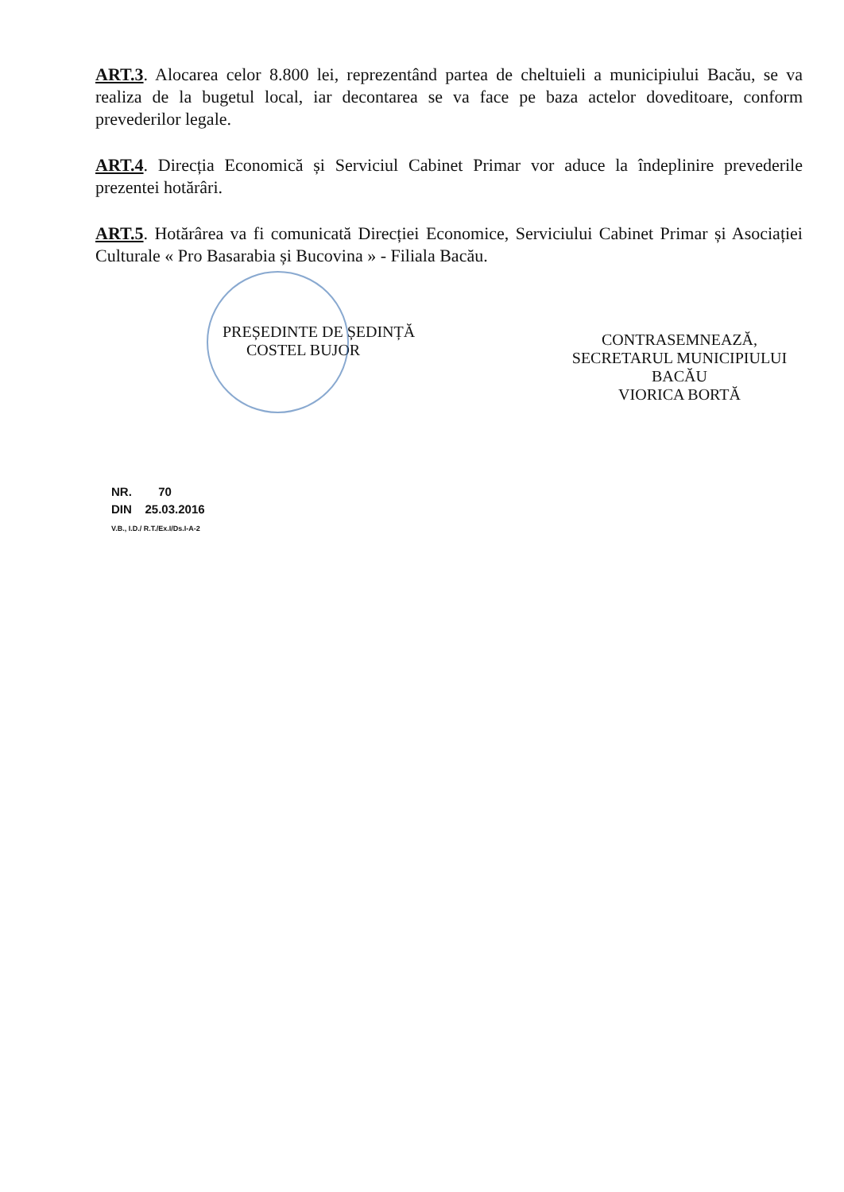ART.3. Alocarea celor 8.800 lei, reprezentând partea de cheltuieli a municipiului Bacău, se va realiza de la bugetul local, iar decontarea se va face pe baza actelor doveditoare, conform prevederilor legale.
ART.4. Direcția Economică și Serviciul Cabinet Primar vor aduce la îndeplinire prevederile prezentei hotărâri.
ART.5. Hotărârea va fi comunicată Direcției Economice, Serviciului Cabinet Primar și Asociației Culturale « Pro Basarabia și Bucovina » - Filiala Bacău.
PREȘEDINTE DE ȘEDINȚĂ
COSTEL BUJOR
CONTRASEMNEAZĂ,
SECRETARUL MUNICIPIULUI BACĂU
VIORICA BORTĂ
NR. 70
DIN 25.03.2016
V.B., I.D./ R.T./Ex.I/Ds.I-A-2